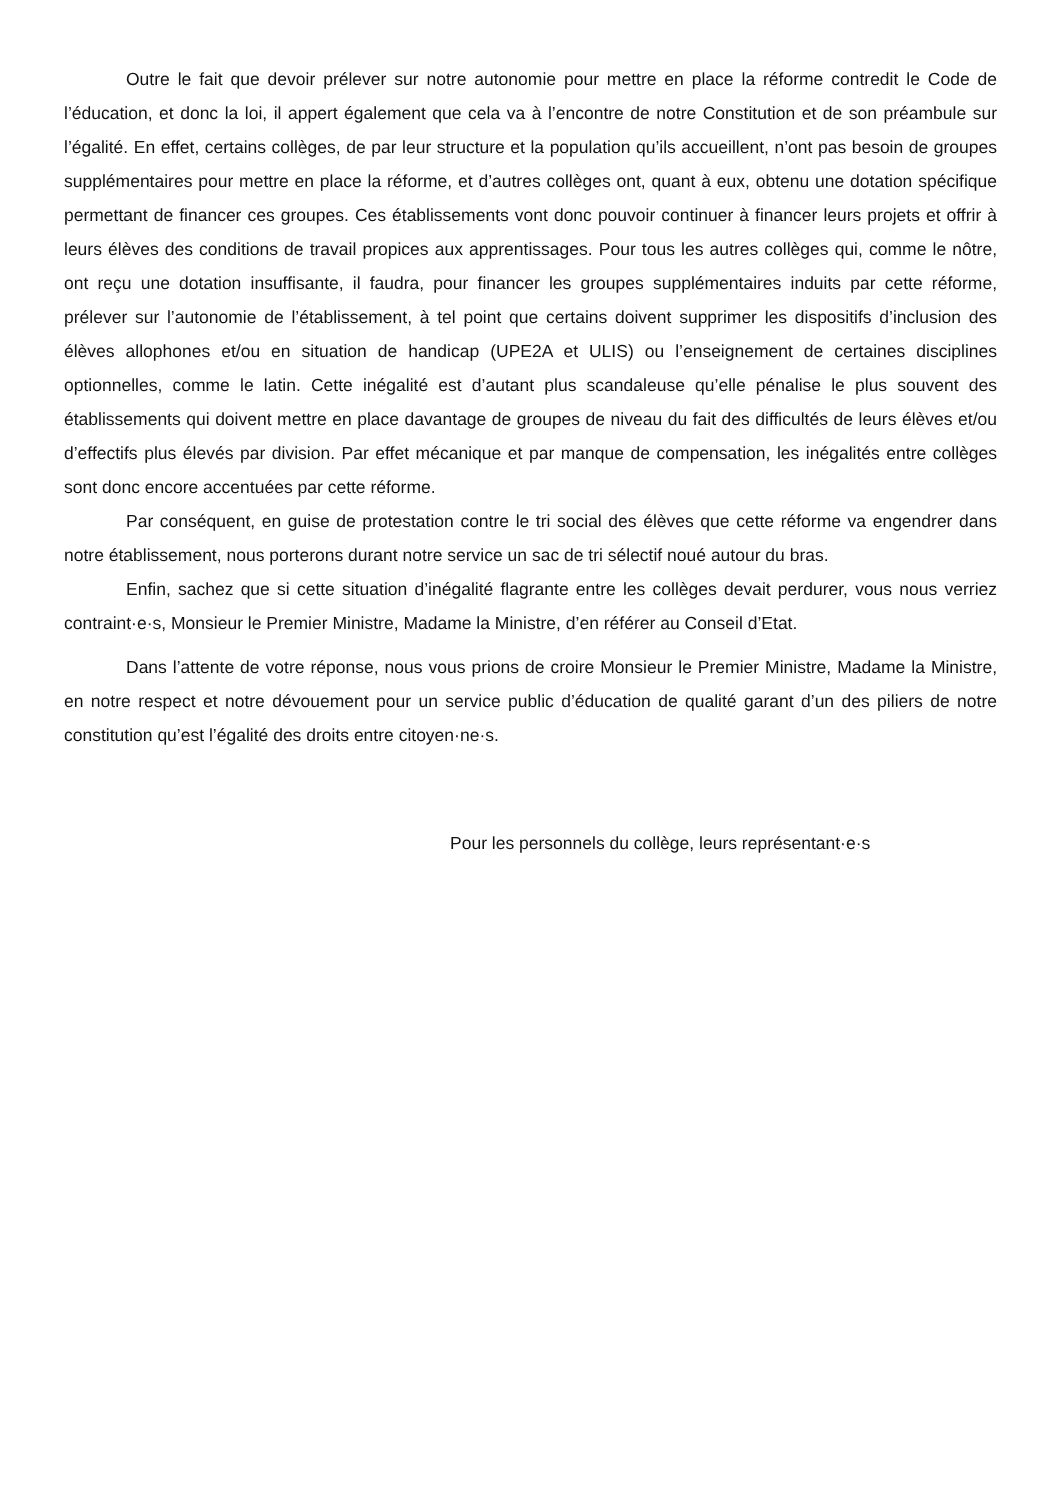Outre le fait que devoir prélever sur notre autonomie pour mettre en place la réforme contredit le Code de l’éducation, et donc la loi, il appert également que cela va à l’encontre de notre Constitution et de son préambule sur l’égalité. En effet, certains collèges, de par leur structure et la population qu’ils accueillent, n’ont pas besoin de groupes supplémentaires pour mettre en place la réforme, et d’autres collèges ont, quant à eux, obtenu une dotation spécifique permettant de financer ces groupes. Ces établissements vont donc pouvoir continuer à financer leurs projets et offrir à leurs élèves des conditions de travail propices aux apprentissages. Pour tous les autres collèges qui, comme le nôtre, ont reçu une dotation insuffisante, il faudra, pour financer les groupes supplémentaires induits par cette réforme, prélever sur l’autonomie de l’établissement, à tel point que certains doivent supprimer les dispositifs d’inclusion des élèves allophones et/ou en situation de handicap (UPE2A et ULIS) ou l’enseignement de certaines disciplines optionnelles, comme le latin. Cette inégalité est d’autant plus scandaleuse qu’elle pénalise le plus souvent des établissements qui doivent mettre en place davantage de groupes de niveau du fait des difficultés de leurs élèves et/ou d’effectifs plus élevés par division. Par effet mécanique et par manque de compensation, les inégalités entre collèges sont donc encore accentuées par cette réforme.
Par conséquent, en guise de protestation contre le tri social des élèves que cette réforme va engendrer dans notre établissement, nous porterons durant notre service un sac de tri sélectif noué autour du bras.
Enfin, sachez que si cette situation d’inégalité flagrante entre les collèges devait perdurer, vous nous verriez contraint·e·s, Monsieur le Premier Ministre, Madame la Ministre, d’en référer au Conseil d’Etat.
Dans l’attente de votre réponse, nous vous prions de croire Monsieur le Premier Ministre, Madame la Ministre, en notre respect et notre dévouement pour un service public d’éducation de qualité garant d’un des piliers de notre constitution qu’est l’égalité des droits entre citoyen·ne·s.
Pour les personnels du collège, leurs représentant·e·s